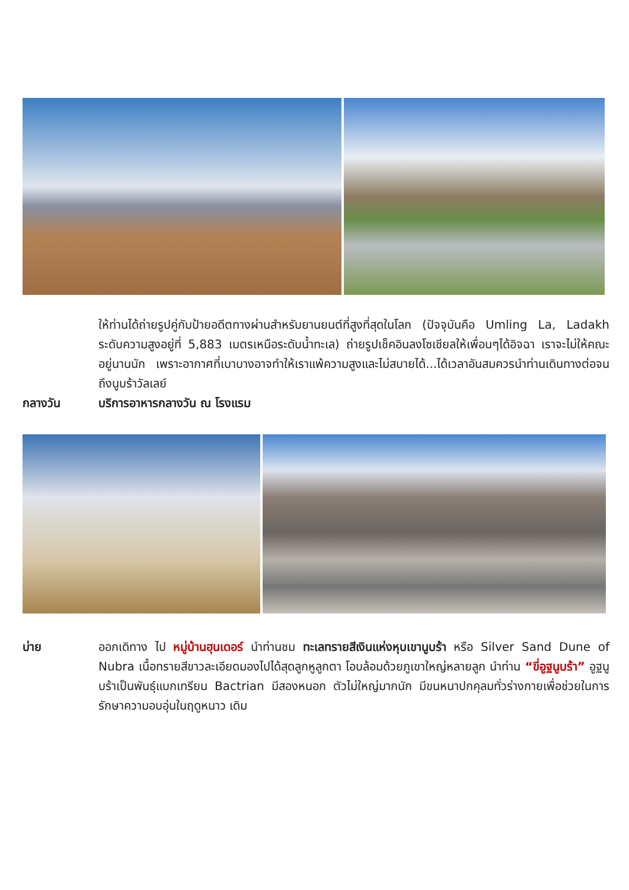ให้ท่านได้ถ่ายรูปคู่กับป้ายอดีตทางผ่านสำหรับยานยนต์ที่สูงที่สุดในโลก (ปัจจุบันคือ Umling La, Ladakh ระดับความสูงอยู่ที่ 5,883 เมตรเหนือระดับน้ำทะเล) ถ่ายรูปเช็คอินลงโซเชียลให้เพื่อนๆได้อิจฉา เราจะไม่ให้คณะอยู่นานนัก เพราะอากาศที่เบาบางอาจทำให้เราแพ้ความสูงและไม่สบายได้...ได้เวลาอันสมควรนำท่านเดินทางต่อจนถึงนูบร้าวัลเลย์
กลางวัน บริการอาหารกลางวัน ณ โรงแรม
บ่าย ออกเดิทาง ไป หมู่บ้านฮุนเดอร์ นำท่านชม ทะเลทรายสีเงินแห่งหุบเขานูบร้า หรือ Silver Sand Dune of Nubra เนื้อทรายสีขาวละเอียดมองไปได้สุดลูกหูลูกตา โอบล้อมด้วยภูเขาใหญ่หลายลูก นำท่าน “ขี่อูฐนูบร้า” อูฐนูบร้าเป็นพันธุ์แบกเทรียน Bactrian มีสองหนอก ตัวไม่ใหญ่มากนัก มีขนหนาปกคุลมทั่วร่างกายเพื่อช่วยในการรักษาความอบอุ่นในฤดูหนาว เดิม